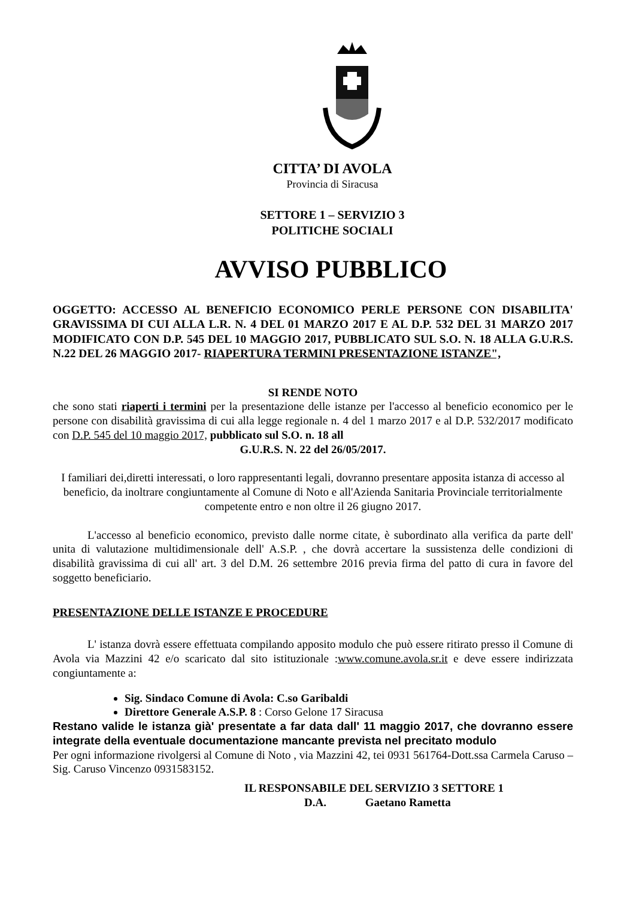CITTA’ DI AVOLA
Provincia di Siracusa
SETTORE 1 – SERVIZIO 3
POLITICHE SOCIALI
AVVISO PUBBLICO
OGGETTO: ACCESSO AL BENEFICIO ECONOMICO PERLE PERSONE CON DISABILITA' GRAVISSIMA DI CUI ALLA L.R. N. 4 DEL 01 MARZO 2017 E AL D.P. 532 DEL 31 MARZO 2017 MODIFICATO CON D.P. 545 DEL 10 MAGGIO 2017, PUBBLICATO SUL S.O. N. 18 ALLA G.U.R.S. N.22 DEL 26 MAGGIO 2017- RIAPERTURA TERMINI PRESENTAZIONE ISTANZE",
SI RENDE NOTO
che sono stati riaperti i termini per la presentazione delle istanze per l'accesso al beneficio economico per le persone con disabilità gravissima di cui alla legge regionale n. 4 del 1 marzo 2017 e al D.P. 532/2017 modificato con D.P. 545 del 10 maggio 2017, pubblicato sul S.O. n. 18 all
G.U.R.S. N. 22 del 26/05/2017.
I familiari dei,diretti interessati, o loro rappresentanti legali, dovranno presentare apposita istanza di accesso al beneficio, da inoltrare congiuntamente al Comune di Noto e all'Azienda Sanitaria Provinciale territorialmente competente entro e non oltre il 26 giugno 2017.
L'accesso al beneficio economico, previsto dalle norme citate, è subordinato alla verifica da parte dell' unita di valutazione multidimensionale dell' A.S.P. , che dovrà accertare la sussistenza delle condizioni di disabilità gravissima di cui all' art. 3 del D.M. 26 settembre 2016 previa firma del patto di cura in favore del soggetto beneficiario.
PRESENTAZIONE DELLE ISTANZE E PROCEDURE
L' istanza dovrà essere effettuata compilando apposito modulo che può essere ritirato presso il Comune di Avola via Mazzini 42 e/o scaricato dal sito istituzionale :www.comune.avola.sr.it e deve essere indirizzata congiuntamente a:
Sig. Sindaco Comune di Avola: C.so Garibaldi
Direttore Generale A.S.P. 8 : Corso Gelone 17 Siracusa
Restano valide le istanza già' presentate a far data dall' 11 maggio 2017, che dovranno essere integrate della eventuale documentazione mancante prevista nel precitato modulo
Per ogni informazione rivolgersi al Comune di Noto , via Mazzini 42, tei 0931 561764-Dott.ssa Carmela Caruso – Sig. Caruso Vincenzo 0931583152.
IL RESPONSABILE DEL SERVIZIO 3 SETTORE 1
D.A. Gaetano Rametta